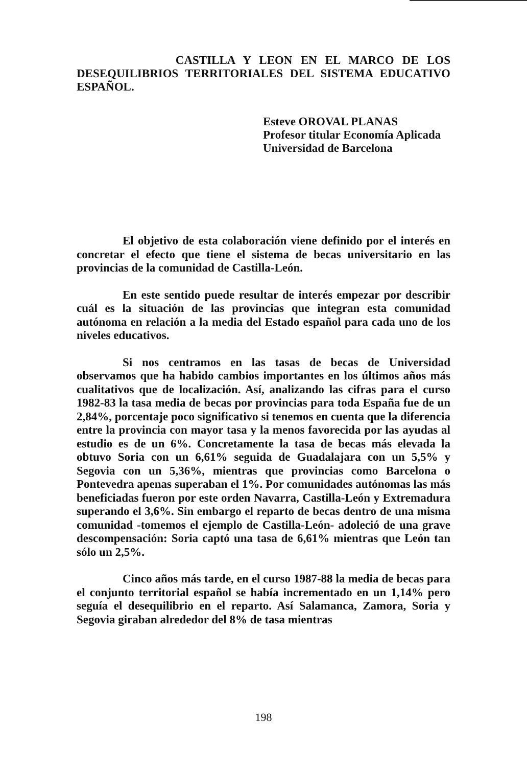CASTILLA Y LEON EN EL MARCO DE LOS DESEQUILIBRIOS TERRITORIALES DEL SISTEMA EDUCATIVO ESPAÑOL.
Esteve OROVAL PLANAS
Profesor titular Economía Aplicada
Universidad de Barcelona
El objetivo de esta colaboración viene definido por el interés en concretar el efecto que tiene el sistema de becas universitario en las provincias de la comunidad de Castilla-León.
En este sentido puede resultar de interés empezar por describir cuál es la situación de las provincias que integran esta comunidad autónoma en relación a la media del Estado español para cada uno de los niveles educativos.
Si nos centramos en las tasas de becas de Universidad observamos que ha habido cambios importantes en los últimos años más cualitativos que de localización. Así, analizando las cifras para el curso 1982-83 la tasa media de becas por provincias para toda España fue de un 2,84%, porcentaje poco significativo si tenemos en cuenta que la diferencia entre la provincia con mayor tasa y la menos favorecida por las ayudas al estudio es de un 6%. Concretamente la tasa de becas más elevada la obtuvo Soria con un 6,61% seguida de Guadalajara con un 5,5% y Segovia con un 5,36%, mientras que provincias como Barcelona o Pontevedra apenas superaban el 1%. Por comunidades autónomas las más beneficiadas fueron por este orden Navarra, Castilla-León y Extremadura superando el 3,6%. Sin embargo el reparto de becas dentro de una misma comunidad -tomemos el ejemplo de Castilla-León- adoleció de una grave descompensación: Soria captó una tasa de 6,61% mientras que León tan sólo un 2,5%.
Cinco años más tarde, en el curso 1987-88 la media de becas para el conjunto territorial español se había incrementado en un 1,14% pero seguía el desequilibrio en el reparto. Así Salamanca, Zamora, Soria y Segovia giraban alrededor del 8% de tasa mientras
198